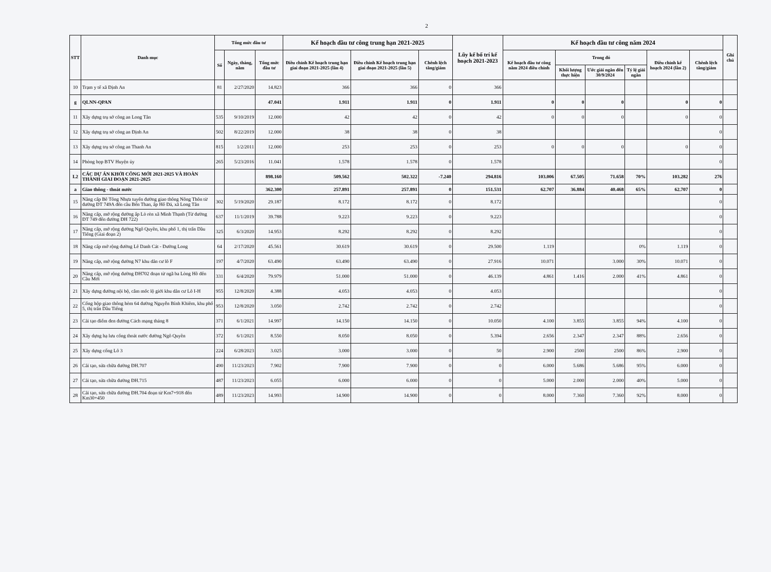2
| STT | Danh mục | Tổng mức đầu tư | | | Kế hoạch đầu tư công trung hạn 2021-2025 | | | Lũy kế bố trí kế hoạch 2021-2023 | Kế hoạch đầu tư công năm 2024 | | | | | | Ghi chú |
| --- | --- | --- | --- | --- | --- | --- | --- | --- | --- | --- | --- | --- | --- | --- | --- |
| | | Số | Ngày, tháng, năm | Tổng mức đầu tư | Điều chỉnh Kế hoạch trung hạn giai đoạn 2021-2025 (lần 4) | Điều chỉnh Kế hoạch trung hạn giai đoạn 2021-2025 (lần 5) | Chênh lệch tăng/giảm | | Kế hoạch đầu tư công năm 2024 điều chỉnh | Trong đó | | | Điều chỉnh kế hoạch 2024 (lần 2) | Chênh lệch tăng/giảm | |
| | | | | | | | | | | Khối lượng thực hiện | Ước giải ngân đến 30/9/2024 | Tỷ lệ giải ngân | | | |
| 10 | Trạm y tế xã Định An | 81 | 2/27/2020 | 14.823 | 366 | 366 | 0 | 366 | | | | | | | |
| g | QLNN-QPAN | | | 47.041 | 1.911 | 1.911 | 0 | 1.911 | 0 | 0 | 0 | | 0 | 0 | |
| 11 | Xây dựng trụ sở công an Long Tân | 535 | 9/10/2019 | 12.000 | 42 | 42 | 0 | 42 | 0 | 0 | 0 | | 0 | 0 | |
| 12 | Xây dựng trụ sở công an Định An | 502 | 8/22/2019 | 12.000 | 38 | 38 | 0 | 38 | | | | | | 0 | |
| 13 | Xây dựng trụ sở công an Thanh An | 815 | 1/2/2011 | 12.000 | 253 | 253 | 0 | 253 | 0 | 0 | 0 | | 0 | 0 | |
| 14 | Phòng họp BTV Huyện ủy | 265 | 5/23/2016 | 11.041 | 1.578 | 1.578 | 0 | 1.578 | | | | | | 0 | |
| I.2 | CÁC DỰ ÁN KHỞI CÔNG MỚI 2021-2025 VÀ HOÀN THÀNH GIAI ĐOẠN 2021-2025 | | | 898.160 | 509.562 | 502.322 | -7.240 | 294.816 | 103.006 | 67.505 | 71.658 | 70% | 103.282 | 276 | |
| a | Giao thông - thoát nước | | | 362.300 | 257.891 | 257.891 | 0 | 151.531 | 62.707 | 36.884 | 40.468 | 65% | 62.707 | 0 | |
| 15 | Nâng cấp Bê Tông Nhựa tuyến đường giao thông Nông Thôn từ đường ĐT 749A đến cầu Bến Than, ấp Hố Đá, xã Long Tân | 302 | 5/19/2020 | 29.187 | 8.172 | 8.172 | 0 | 8.172 | | | | | | 0 | |
| 16 | Nâng cấp, mở rộng đường ấp Lò rèn xã Minh Thạnh (Từ đường ĐT 749 đến đường ĐH 722) | 637 | 11/1/2019 | 39.788 | 9.223 | 9.223 | 0 | 9.223 | | | | | | 0 | |
| 17 | Nâng cấp, mở rộng đường Ngô Quyền, khu phố 1, thị trấn Dầu Tiếng (Giai đoạn 2) | 325 | 6/3/2020 | 14.953 | 8.292 | 8.292 | 0 | 8.292 | | | | | | 0 | |
| 18 | Nâng cấp mở rộng đường Lê Danh Cát - Đường Long | 64 | 2/17/2020 | 45.561 | 30.619 | 30.619 | 0 | 29.500 | 1.119 | | | 0% | 1.119 | 0 | |
| 19 | Nâng cấp, mở rộng đường N7 khu dân cư lô F | 197 | 4/7/2020 | 63.490 | 63.490 | 63.490 | 0 | 27.916 | 10.071 | | 3.000 | 30% | 10.071 | 0 | |
| 20 | Nâng cấp, mở rộng đường ĐH702 đoạn từ ngã ba Lòng Hồ đến Cầu Mới | 331 | 6/4/2020 | 79.979 | 51.000 | 51.000 | 0 | 46.139 | 4.861 | 1.416 | 2.000 | 41% | 4.861 | 0 | |
| 21 | Xây dựng đường nội bộ, cắm mốc lộ giới khu dân cư Lô I-H | 955 | 12/8/2020 | 4.388 | 4.053 | 4.053 | 0 | 4.053 | | | | | | 0 | |
| 22 | Cống hộp giao thông hẻm 64 đường Nguyễn Bỉnh Khiêm, khu phố 5, thị trấn Dầu Tiếng | 953 | 12/8/2020 | 3.050 | 2.742 | 2.742 | 0 | 2.742 | | | | | | 0 | |
| 23 | Cải tạo điểm đen đường Cách mạng tháng 8 | 371 | 6/1/2021 | 14.997 | 14.150 | 14.150 | 0 | 10.050 | 4.100 | 3.855 | 3.855 | 94% | 4.100 | 0 | |
| 24 | Xây dựng hạ lưu cống thoát nước đường Ngô Quyền | 372 | 6/1/2021 | 8.550 | 8.050 | 8.050 | 0 | 5.394 | 2.656 | 2.347 | 2.347 | 88% | 2.656 | 0 | |
| 25 | Xây dựng cổng Lô 3 | 224 | 6/28/2023 | 3.025 | 3.000 | 3.000 | 0 | 50 | 2.900 | 2500 | 2500 | 86% | 2.900 | 0 | |
| 26 | Cải tạo, sửa chữa đường ĐH.707 | 490 | 11/23/2023 | 7.902 | 7.900 | 7.900 | 0 | 0 | 6.000 | 5.686 | 5.686 | 95% | 6.000 | 0 | |
| 27 | Cải tạo, sửa chữa đường ĐH.715 | 487 | 11/23/2023 | 6.055 | 6.000 | 6.000 | 0 | 0 | 5.000 | 2.000 | 2.000 | 40% | 5.000 | 0 | |
| 28 | Cải tạo, sửa chữa đường ĐH.704 đoạn từ Km7+918 đến Km30+450 | 489 | 11/23/2023 | 14.993 | 14.900 | 14.900 | 0 | 0 | 8.000 | 7.360 | 7.360 | 92% | 8.000 | 0 | |